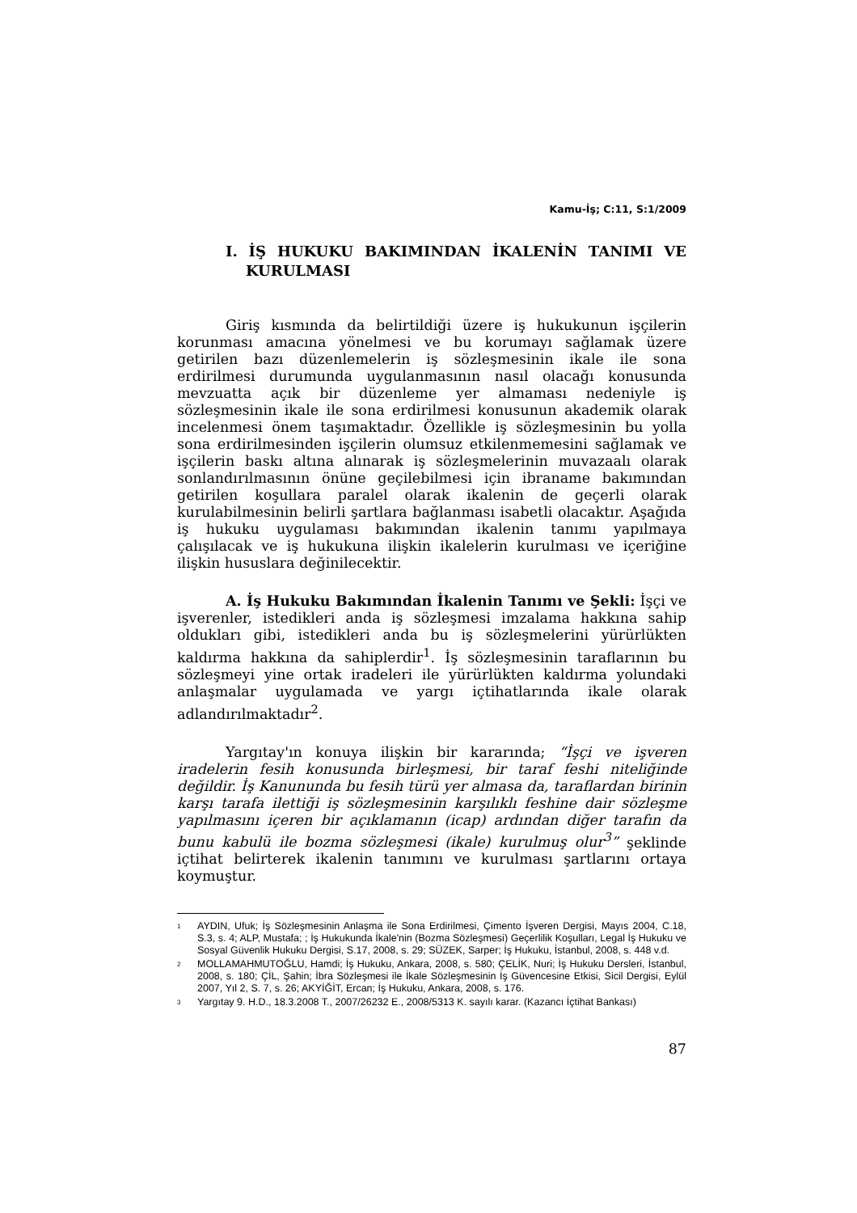Kamu-İş; C:11, S:1/2009
I. İŞ HUKUKU BAKIMINDAN İKALENİN TANIMI VE KURULMASI
Giriş kısmında da belirtildiği üzere iş hukukunun işçilerin korunması amacına yönelmesi ve bu korumayı sağlamak üzere getirilen bazı düzenlemelerin iş sözleşmesinin ikale ile sona erdirilmesi durumunda uygulanmasının nasıl olacağı konusunda mevzuatta açık bir düzenleme yer almaması nedeniyle iş sözleşmesinin ikale ile sona erdirilmesi konusunun akademik olarak incelenmesi önem taşımaktadır. Özellikle iş sözleşmesinin bu yolla sona erdirilmesinden işçilerin olumsuz etkilenmemesini sağlamak ve işçilerin baskı altına alınarak iş sözleşmelerinin muvazaalı olarak sonlandırılmasının önüne geçilebilmesi için ibraname bakımından getirilen koşullara paralel olarak ikalenin de geçerli olarak kurulabilmesinin belirli şartlara bağlanması isabetli olacaktır. Aşağıda iş hukuku uygulaması bakımından ikalenin tanımı yapılmaya çalışılacak ve iş hukukuna ilişkin ikalelerin kurulması ve içeriğine ilişkin hususlara değinilecektir.
A. İş Hukuku Bakımından İkalenin Tanımı ve Şekli: İşçi ve işverenler, istedikleri anda iş sözleşmesi imzalama hakkına sahip oldukları gibi, istedikleri anda bu iş sözleşmelerini yürürlükten kaldırma hakkına da sahiplerdir<sup>1</sup>. İş sözleşmesinin taraflarının bu sözleşmeyi yine ortak iradeleri ile yürürlükten kaldırma yolundaki anlaşmalar uygulamada ve yargı içtihatlarında ikale olarak adlandırılmaktadır<sup>2</sup>.
Yargıtay'ın konuya ilişkin bir kararında; “İşçi ve işveren iradelerin fesih konusunda birleşmesi, bir taraf feshi niteliğinde değildir. İş Kanununda bu fesih türü yer almasa da, taraflardan birinin karşı tarafa ilettiği iş sözleşmesinin karşılıklı feshine dair sözleşme yapılmasını içeren bir açıklamanın (icap) ardından diğer tarafın da bunu kabulü ile bozma sözleşmesi (ikale) kurulmuş olur<sup>3</sup>” şeklinde içtihat belirterek ikalenin tanımını ve kurulması şartlarını ortaya koymuştur.
<sup>1</sup> AYDIN, Ufuk; İş Sözleşmesinin Anlaşma ile Sona Erdirilmesi, Çimento İşveren Dergisi, Mayıs 2004, C.18, S.3, s. 4; ALP, Mustafa; ; İş Hukukunda İkale'nin (Bozma Sözleşmesi) Geçerlilik Koşulları, Legal İş Hukuku ve Sosyal Güvenlik Hukuku Dergisi, S.17, 2008, s. 29; SÜZEK, Sarper; İş Hukuku, İstanbul, 2008, s. 448 v.d.
<sup>2</sup> MOLLAMAHMUTOĞLU, Hamdi; İş Hukuku, Ankara, 2008, s. 580; ÇELİK, Nuri; İş Hukuku Dersleri, İstanbul, 2008, s. 180; ÇİL, Şahin; İbra Sözleşmesi ile İkale Sözleşmesinin İş Güvencesine Etkisi, Sicil Dergisi, Eylül 2007, Yıl 2, S. 7, s. 26; AKYİĞİT, Ercan; İş Hukuku, Ankara, 2008, s. 176.
<sup>3</sup> Yargıtay 9. H.D., 18.3.2008 T., 2007/26232 E., 2008/5313 K. sayılı karar. (Kazancı İçtihat Bankası)
87